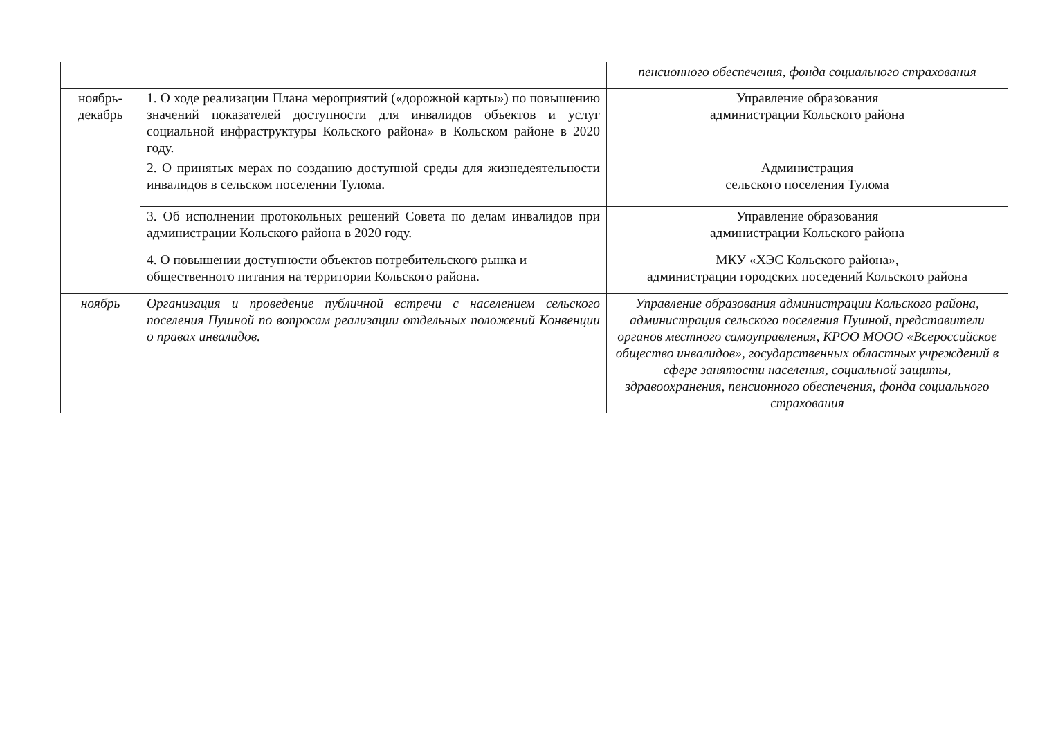| | | пенсионного обеспечения, фонда социального страхования |
| ноябрь- декабрь | 1. О ходе реализации Плана мероприятий («дорожной карты») по повышению значений показателей доступности для инвалидов объектов и услуг социальной инфраструктуры Кольского района» в Кольском районе в 2020 году. | Управление образования администрации Кольского района |
| | 2. О принятых мерах по созданию доступной среды для жизнедеятельности инвалидов в сельском поселении Тулома. | Администрация сельского поселения Тулома |
| | 3. Об исполнении протокольных решений Совета по делам инвалидов при администрации Кольского района в 2020 году. | Управление образования администрации Кольского района |
| | 4. О повышении доступности объектов потребительского рынка и общественного питания на территории Кольского района. | МКУ «ХЭС Кольского района», администрации городских поседений Кольского района |
| ноябрь | Организация и проведение публичной встречи с населением сельского поселения Пушной по вопросам реализации отдельных положений Конвенции о правах инвалидов. | Управление образования администрации Кольского района, администрация сельского поселения Пушной, представители органов местного самоуправления, КРОО МООО «Всероссийское общество инвалидов», государственных областных учреждений в сфере занятости населения, социальной защиты, здравоохранения, пенсионного обеспечения, фонда социального страхования |